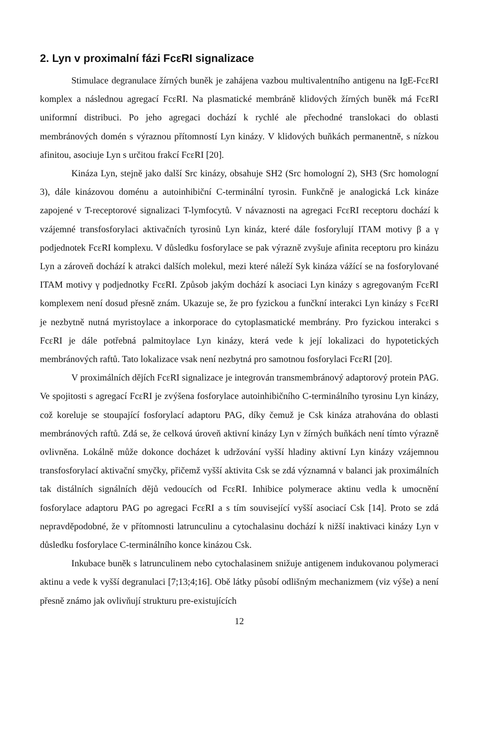2. Lyn v proximalní fázi FcεRI signalizace
Stimulace degranulace žírných buněk je zahájena vazbou multivalentního antigenu na IgE-FcεRI komplex a následnou agregací FcεRI. Na plasmatické membráně klidových žírných buněk má FcεRI uniformní distribuci. Po jeho agregaci dochází k rychlé ale přechodné translokaci do oblasti membránových domén s výraznou přítomností Lyn kinázy. V klidových buňkách permanentně, s nízkou afinitou, asociuje Lyn s určitou frakcí FcεRI [20].
Kináza Lyn, stejně jako další Src kinázy, obsahuje SH2 (Src homologní 2), SH3 (Src homologní 3), dále kinázovou doménu a autoinhibiční C-terminální tyrosin. Funkčně je analogická Lck kináze zapojené v T-receptorové signalizaci T-lymfocytů. V návaznosti na agregaci FcεRI receptoru dochází k vzájemné transfosforylaci aktivačních tyrosinů Lyn kináz, které dále fosforylují ITAM motivy β a γ podjednotek FcεRI komplexu. V důsledku fosforylace se pak výrazně zvyšuje afinita receptoru pro kinázu Lyn a zároveň dochází k atrakci dalších molekul, mezi které náleží Syk kináza vážící se na fosforylované ITAM motivy γ podjednotky FcεRI. Způsob jakým dochází k asociaci Lyn kinázy s agregovaným FcεRI komplexem není dosud přesně znám. Ukazuje se, že pro fyzickou a funčkní interakci Lyn kinázy s FcεRI je nezbytně nutná myristoylace a inkorporace do cytoplasmatické membrány. Pro fyzickou interakci s FcεRI je dále potřebná palmitoylace Lyn kinázy, která vede k její lokalizaci do hypotetických membránových raftů. Tato lokalizace vsak není nezbytná pro samotnou fosforylaci FcεRI [20].
V proximálních dějích FcεRI signalizace je integrován transmembránový adaptorový protein PAG. Ve spojitosti s agregací FcεRI je zvýšena fosforylace autoinhibičního C-terminálního tyrosinu Lyn kinázy, což koreluje se stoupající fosforylací adaptoru PAG, díky čemuž je Csk kináza atrahována do oblasti membránových raftů. Zdá se, že celková úroveň aktivní kinázy Lyn v žírných buňkách není tímto výrazně ovlivněna. Lokálně může dokonce docházet k udržování vyšší hladiny aktivní Lyn kinázy vzájemnou transfosforylací aktivační smyčky, přičemž vyšší aktivita Csk se zdá významná v balanci jak proximálních tak distálních signálních dějů vedoucích od FcεRI. Inhibice polymerace aktinu vedla k umocnění fosforylace adaptoru PAG po agregaci FcεRI a s tím související vyšší asociací Csk [14]. Proto se zdá nepravděpodobné, že v přítomnosti latrunculinu a cytochalasinu dochází k nižší inaktivaci kinázy Lyn v důsledku fosforylace C-terminálního konce kinázou Csk.
Inkubace buněk s latrunculinem nebo cytochalasinem snižuje antigenem indukovanou polymeraci aktinu a vede k vyšší degranulaci [7;13;4;16]. Obě látky působí odlišným mechanizmem (viz výše) a není přesně známo jak ovlivňují strukturu pre-existujících
12